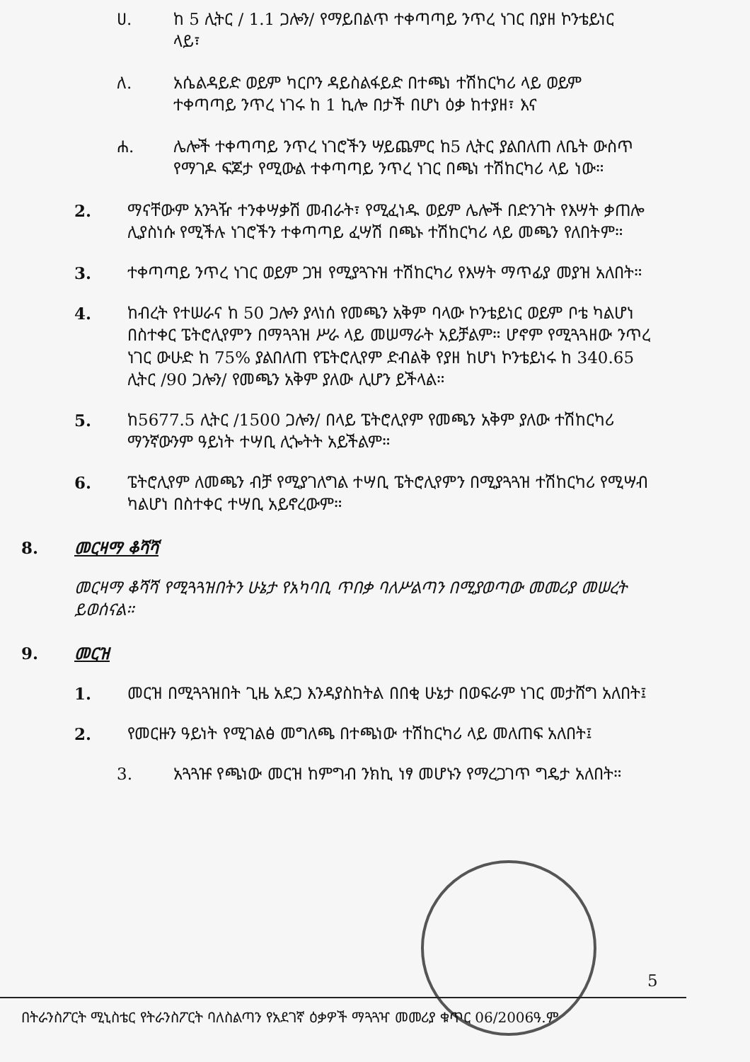ሀ. ከ 5 ሊትር / 1.1 ጋሎን/ የማይበልጥ ተቀጣጣይ ንጥረ ነገር በያዘ ኮንቴይነር ላይ፣
ለ. አሴልዳይድ ወይም ካርቦን ዳይስልፋይድ በተጫነ ተሽከርካሪ ላይ ወይም ተቀጣጣይ ንጥረ ነገሩ ከ 1 ኪሎ በታች በሆነ ዕቃ ከተያዘ፣ እና
ሐ. ሌሎች ተቀጣጣይ ንጥረ ነገሮችን ሣይጨምር ከ5 ሊትር ያልበለጠ ለቤት ውስጥ የማገዶ ፍጆታ የሚውል ተቀጣጣይ ንጥረ ነገር በጫነ ተሽከርካሪ ላይ ነው።
2. ማናቸውም አንጓዥ ተንቀሣቃሽ መብራት፣ የሚፈነዱ ወይም ሌሎች በድንገት የእሣት ቃጠሎ ሊያስነሱ የሚችሉ ነገሮችን ተቀጣጣይ ፈሣሽ በጫኑ ተሽከርካሪ ላይ መጫን የለበትም።
3. ተቀጣጣይ ንጥረ ነገር ወይም ጋዝ የሚያጓጉዝ ተሽከርካሪ የእሣት ማጥፊያ መያዝ አለበት።
4. ከብረት የተሠራና ከ 50 ጋሎን ያላነሰ የመጫን አቅም ባላው ኮንቴይነር ወይም ቦቴ ካልሆነ በስተቀር ፔትሮሊየምን በማጓጓዝ ሥራ ላይ መሠማራት አይቻልም። ሆኖም የሚጓጓዘው ንጥረ ነገር ውሁድ ከ 75% ያልበለጠ የፔትሮሊየም ድብልቅ የያዘ ከሆነ ኮንቴይነሩ ከ 340.65 ሊትር /90 ጋሎን/ የመጫን አቅም ያለው ሊሆን ይችላል።
5. ከ5677.5 ሊትር /1500 ጋሎን/ በላይ ፔትሮሊየም የመጫን አቅም ያለው ተሽከርካሪ ማንኛውንም ዓይነት ተሣቢ ሊጐትት አይችልም።
6. ፔትሮሊየም ለመጫን ብቻ የሚያገለግል ተሣቢ ፔትሮሊየምን በሚያጓጓዝ ተሽከርካሪ የሚሣብ ካልሆነ በስተቀር ተሣቢ አይኖረውም።
8. መርዛማ ቆሻሻ
መርዛማ ቆሻሻ የሚጓጓዝበትን ሁኔታ የአካባቢ ጥበቃ ባለሥልጣን በሚያወጣው መመሪያ መሠረት ይወሰናል።
9. መርዝ
1. መርዝ በሚጓጓዝበት ጊዜ አደጋ እንዳያስከትል በበቂ ሁኔታ በወፍራም ነገር መታሸግ አለበት፤
2. የመርዙን ዓይነት የሚገልፅ መግለጫ በተጫነው ተሽከርካሪ ላይ መለጠፍ አለበት፤
3. አጓጓዡ የጫነው መርዝ ከምግብ ንክኪ ነፃ መሆኑን የማረጋገጥ ግዴታ አለበት።
5
በትራንስፖርት ሚኒስቴር የትራንስፖርት ባለስልጣን የአደገኛ ዕቃዎች ማጓጓዣ መመሪያ ቁጥር 06/2006ዓ.ም